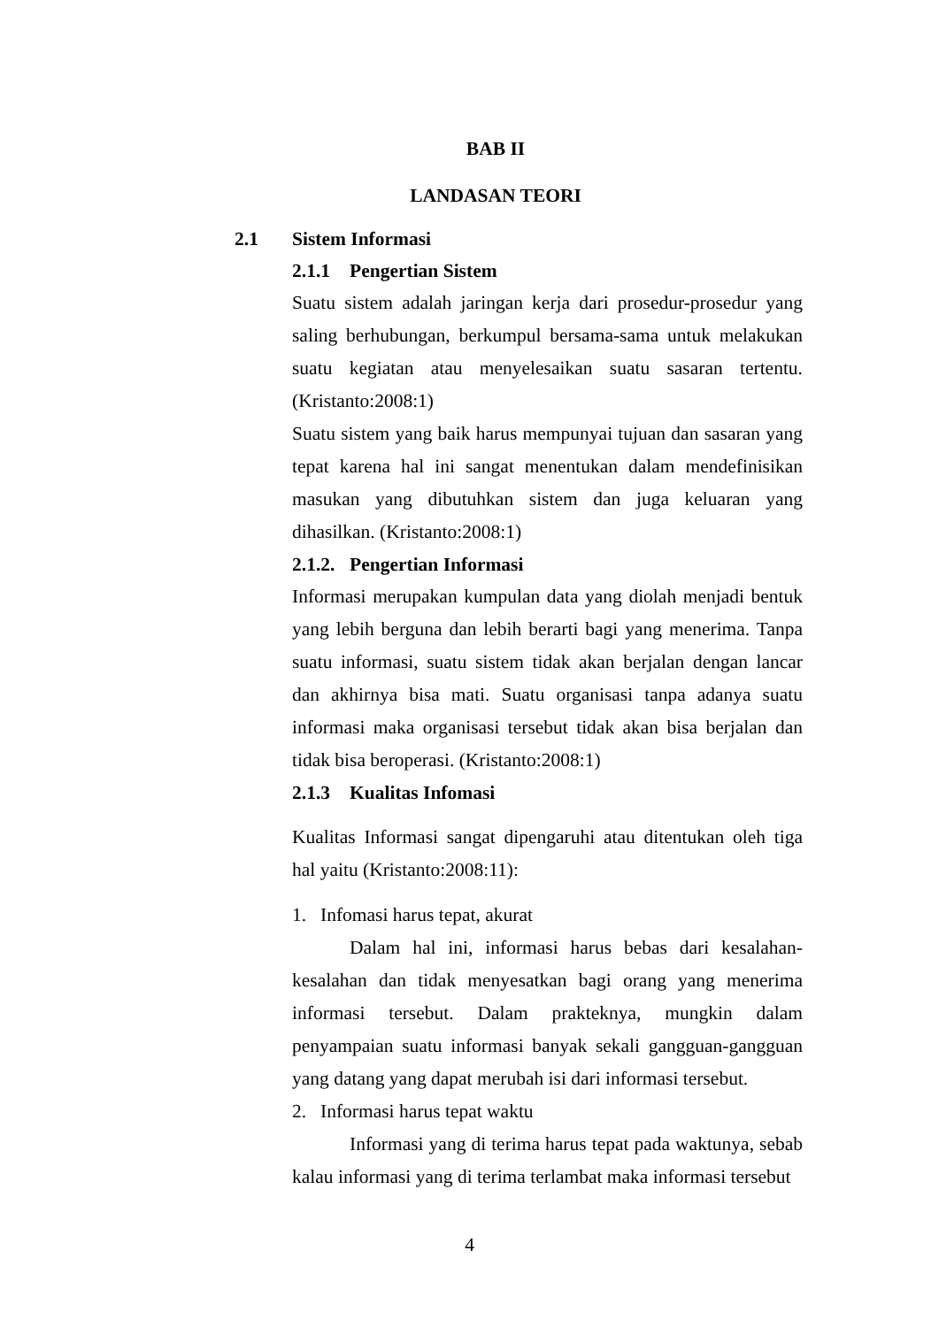BAB II
LANDASAN TEORI
2.1 Sistem Informasi
2.1.1 Pengertian Sistem
Suatu sistem adalah jaringan kerja dari prosedur-prosedur yang saling berhubungan, berkumpul bersama-sama untuk melakukan suatu kegiatan atau menyelesaikan suatu sasaran tertentu. (Kristanto:2008:1)
Suatu sistem yang baik harus mempunyai tujuan dan sasaran yang tepat karena hal ini sangat menentukan dalam mendefinisikan masukan yang dibutuhkan sistem dan juga keluaran yang dihasilkan. (Kristanto:2008:1)
2.1.2. Pengertian Informasi
Informasi merupakan kumpulan data yang diolah menjadi bentuk yang lebih berguna dan lebih berarti bagi yang menerima. Tanpa suatu informasi, suatu sistem tidak akan berjalan dengan lancar dan akhirnya bisa mati. Suatu organisasi tanpa adanya suatu informasi maka organisasi tersebut tidak akan bisa berjalan dan tidak bisa beroperasi. (Kristanto:2008:1)
2.1.3 Kualitas Infomasi
Kualitas Informasi sangat dipengaruhi atau ditentukan oleh tiga hal yaitu (Kristanto:2008:11):
1. Infomasi harus tepat, akurat
Dalam hal ini, informasi harus bebas dari kesalahan-kesalahan dan tidak menyesatkan bagi orang yang menerima informasi tersebut. Dalam prakteknya, mungkin dalam penyampaian suatu informasi banyak sekali gangguan-gangguan yang datang yang dapat merubah isi dari informasi tersebut.
2. Informasi harus tepat waktu
Informasi yang di terima harus tepat pada waktunya, sebab kalau informasi yang di terima terlambat maka informasi tersebut
4